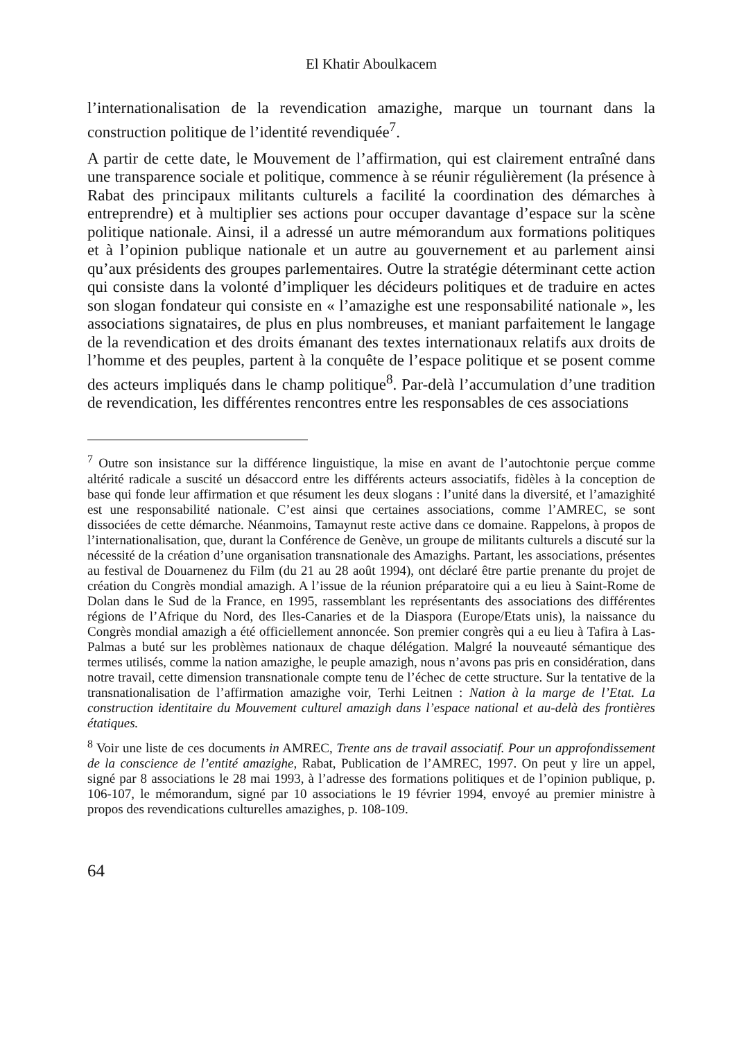El Khatir Aboulkacem
l’internationalisation de la revendication amazighe, marque un tournant dans la construction politique de l’identité revendiquée<sup>7</sup>.
A partir de cette date, le Mouvement de l’affirmation, qui est clairement entraîné dans une transparence sociale et politique, commence à se réunir régulièrement (la présence à Rabat des principaux militants culturels a facilité la coordination des démarches à entreprendre) et à multiplier ses actions pour occuper davantage d’espace sur la scène politique nationale. Ainsi, il a adressé un autre mémorandum aux formations politiques et à l’opinion publique nationale et un autre au gouvernement et au parlement ainsi qu’aux présidents des groupes parlementaires. Outre la stratégie déterminant cette action qui consiste dans la volonté d’impliquer les décideurs politiques et de traduire en actes son slogan fondateur qui consiste en « l’amazighe est une responsabilité nationale », les associations signataires, de plus en plus nombreuses, et maniant parfaitement le langage de la revendication et des droits émanant des textes internationaux relatifs aux droits de l’homme et des peuples, partent à la conquête de l’espace politique et se posent comme des acteurs impliqués dans le champ politique<sup>8</sup>. Par-delà l’accumulation d’une tradition de revendication, les différentes rencontres entre les responsables de ces associations
<sup>7</sup> Outre son insistance sur la différence linguistique, la mise en avant de l’autochtonie perçue comme altérité radicale a suscité un désaccord entre les différents acteurs associatifs, fidèles à la conception de base qui fonde leur affirmation et que résument les deux slogans : l’unité dans la diversité, et l’amazighité est une responsabilité nationale. C’est ainsi que certaines associations, comme l’AMREC, se sont dissociées de cette démarche. Néanmoins, Tamaynut reste active dans ce domaine. Rappelons, à propos de l’internationalisation, que, durant la Conférence de Genève, un groupe de militants culturels a discuté sur la nécessité de la création d’une organisation transnationale des Amazighs. Partant, les associations, présentes au festival de Douarnenez du Film (du 21 au 28 août 1994), ont déclaré être partie prenante du projet de création du Congrès mondial amazigh. A l’issue de la réunion préparatoire qui a eu lieu à Saint-Rome de Dolan dans le Sud de la France, en 1995, rassemblant les représentants des associations des différentes régions de l’Afrique du Nord, des Iles-Canaries et de la Diaspora (Europe/Etats unis), la naissance du Congrès mondial amazigh a été officiellement annoncée. Son premier congrès qui a eu lieu à Tafira à Las-Palmas a buté sur les problèmes nationaux de chaque délégation. Malgré la nouveauté sémantique des termes utilisés, comme la nation amazighe, le peuple amazigh, nous n’avons pas pris en considération, dans notre travail, cette dimension transnationale compte tenu de l’échec de cette structure. Sur la tentative de la transnationalisation de l’affirmation amazighe voir, Terhi Leitnen : Nation à la marge de l’Etat. La construction identitaire du Mouvement culturel amazigh dans l’espace national et au-delà des frontières étatiques.
<sup>8</sup> Voir une liste de ces documents in AMREC, Trente ans de travail associatif. Pour un approfondissement de la conscience de l’entité amazighe, Rabat, Publication de l’AMREC, 1997. On peut y lire un appel, signé par 8 associations le 28 mai 1993, à l’adresse des formations politiques et de l’opinion publique, p. 106-107, le mémorandum, signé par 10 associations le 19 février 1994, envoyé au premier ministre à propos des revendications culturelles amazighes, p. 108-109.
64